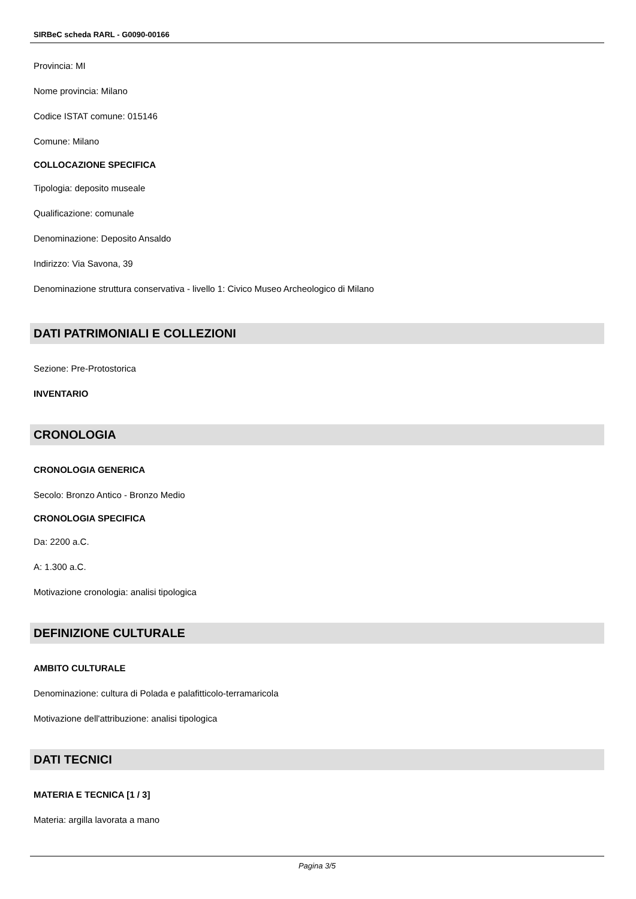SIRBeC scheda RARL - G0090-00166
Provincia: MI
Nome provincia: Milano
Codice ISTAT comune: 015146
Comune: Milano
COLLOCAZIONE SPECIFICA
Tipologia: deposito museale
Qualificazione: comunale
Denominazione: Deposito Ansaldo
Indirizzo: Via Savona, 39
Denominazione struttura conservativa - livello 1: Civico Museo Archeologico di Milano
DATI PATRIMONIALI E COLLEZIONI
Sezione: Pre-Protostorica
INVENTARIO
CRONOLOGIA
CRONOLOGIA GENERICA
Secolo: Bronzo Antico - Bronzo Medio
CRONOLOGIA SPECIFICA
Da: 2200 a.C.
A: 1.300 a.C.
Motivazione cronologia: analisi tipologica
DEFINIZIONE CULTURALE
AMBITO CULTURALE
Denominazione: cultura di Polada e palafitticolo-terramaricola
Motivazione dell'attribuzione: analisi tipologica
DATI TECNICI
MATERIA E TECNICA [1 / 3]
Materia: argilla lavorata a mano
Pagina 3/5